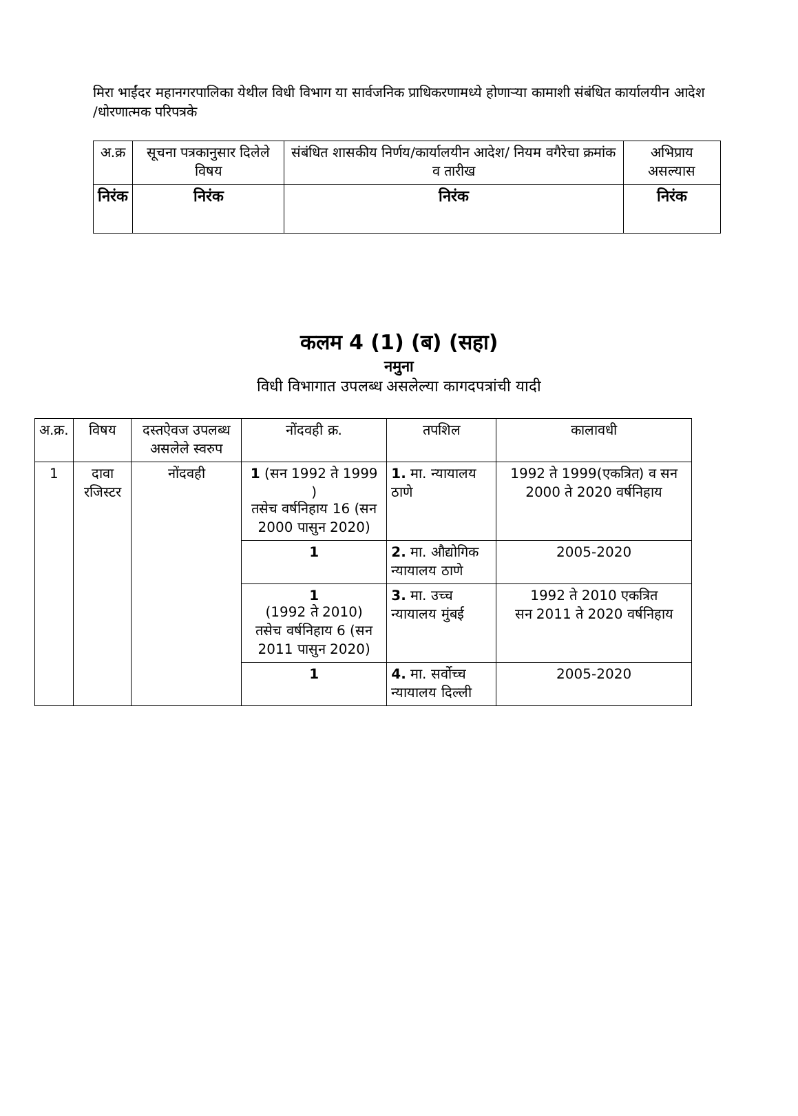मिरा भाईंदर महानगरपालिका येथील विधी विभाग या सार्वजनिक प्राधिकरणामध्ये होणाऱ्या कामाशी संबंधित कार्यालयीन आदेश /धोरणात्मक परिपत्रके
| अ.क्र | सूचना पत्रकानुसार दिलेले विषय | संबंधित शासकीय निर्णय/कार्यालयीन आदेश/ नियम वगैरेचा क्रमांक व तारीख | अभिप्राय असल्यास |
| --- | --- | --- | --- |
| निरंक | निरंक | निरंक | निरंक |
कलम 4 (1) (ब) (सहा)
नमुना
विधी विभागात उपलब्ध असलेल्या कागदपत्रांची यादी
| अ.क्र. | विषय | दस्तऐवज उपलब्ध असलेले स्वरुप | नोंदवही क्र. | तपशिल | कालावधी |
| --- | --- | --- | --- | --- | --- |
| 1 | दावा रजिस्टर | नोंदवही | 1 (सन 1992 ते 1999 ) तसेच वर्षनिहाय 16 (सन 2000 पासुन 2020) | 1. मा. न्यायालय ठाणे | 1992 ते 1999(एकत्रित) व सन 2000 ते 2020 वर्षनिहाय |
| | | | 1 | 2. मा. औद्योगिक न्यायालय ठाणे | 2005-2020 |
| | | | 1 (1992 ते 2010) तसेच वर्षनिहाय 6 (सन 2011 पासुन 2020) | 3. मा. उच्च न्यायालय मुंबई | 1992 ते 2010 एकत्रित सन 2011 ते 2020 वर्षनिहाय |
| | | | 1 | 4. मा. सर्वोच्च न्यायालय दिल्ली | 2005-2020 |